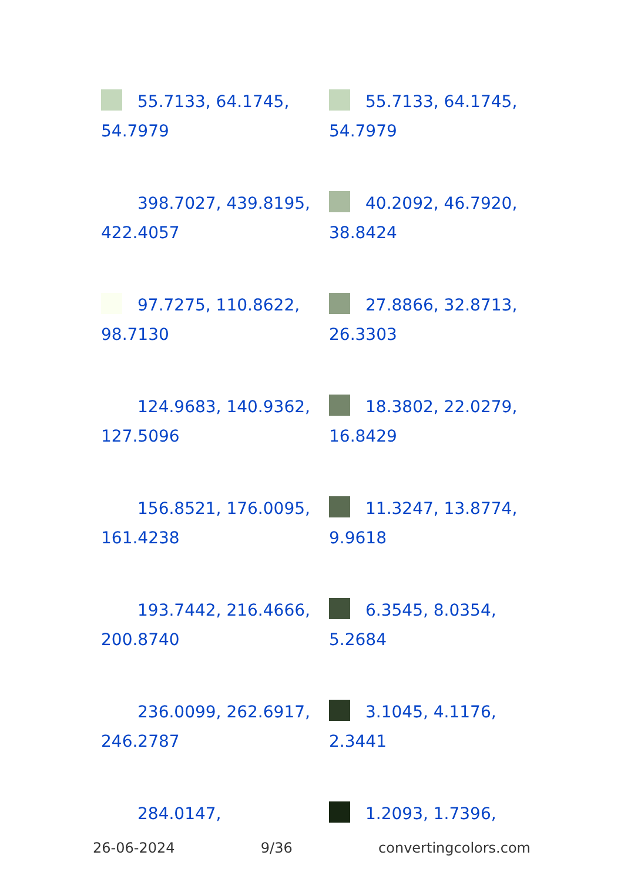55.7133, 64.1745, 54.7979
55.7133, 64.1745, 54.7979
398.7027, 439.8195, 422.4057
40.2092, 46.7920, 38.8424
97.7275, 110.8622, 98.7130
27.8866, 32.8713, 26.3303
124.9683, 140.9362, 127.5096
18.3802, 22.0279, 16.8429
156.8521, 176.0095, 161.4238
11.3247, 13.8774, 9.9618
193.7442, 216.4666, 200.8740
6.3545, 8.0354, 5.2684
236.0099, 262.6917, 246.2787
3.1045, 4.1176, 2.3441
284.0147,
1.2093, 1.7396,
26-06-2024 9/36 convertingcolors.com